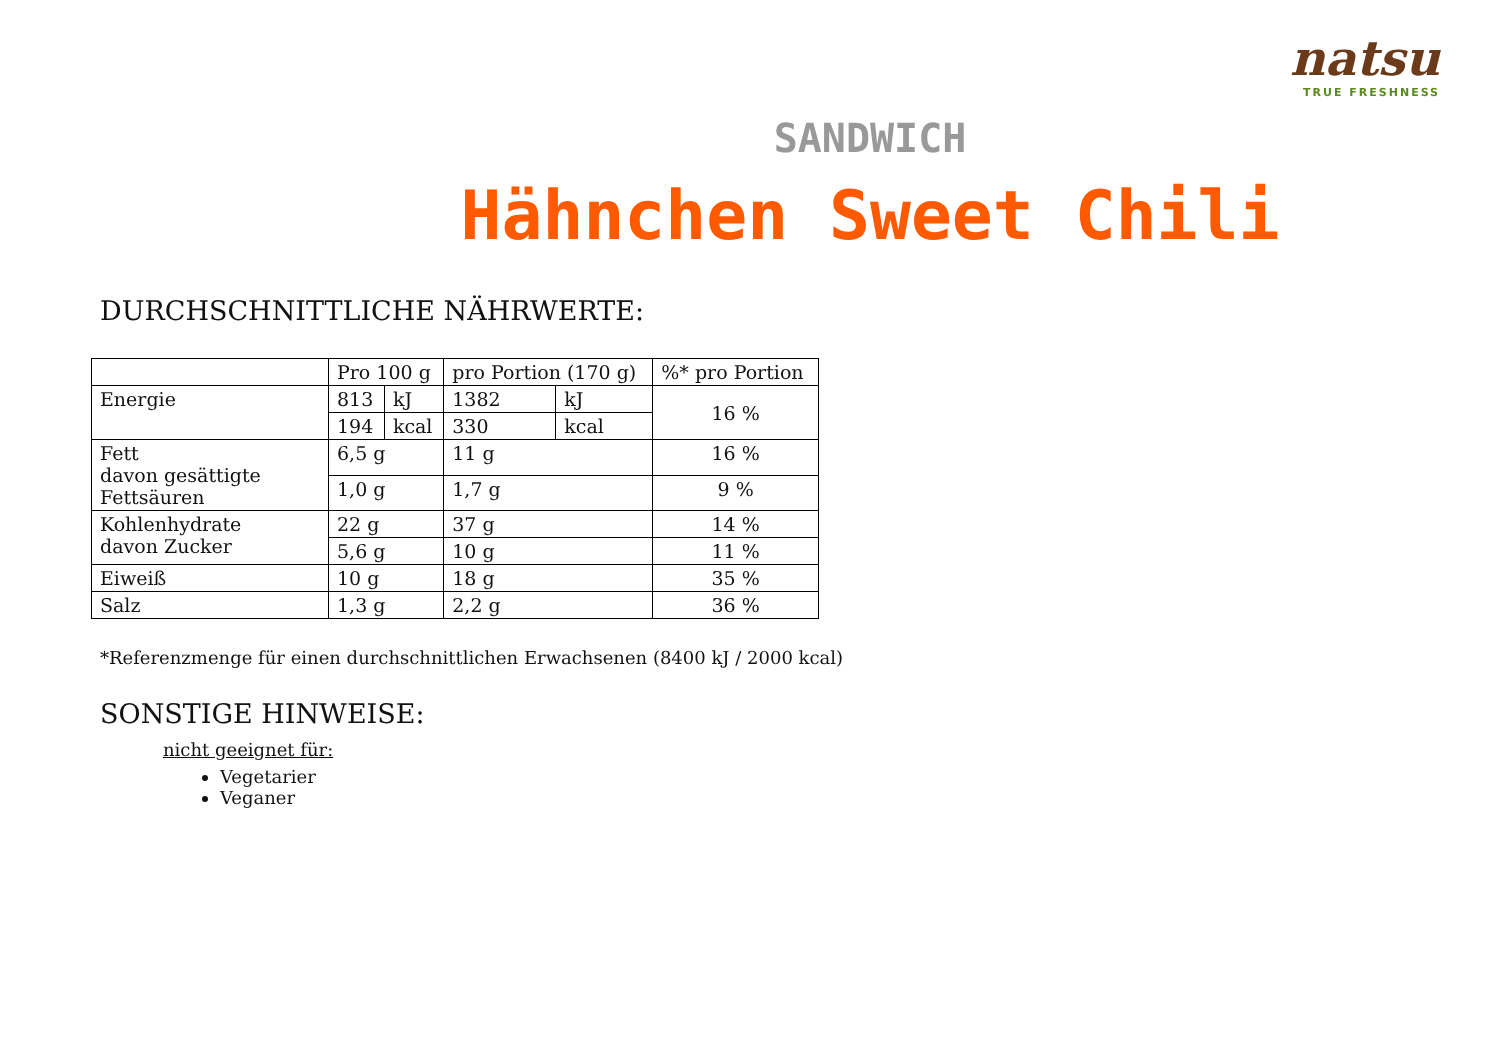natsu
TRUE FRESHNESS
SANDWICH
Hähnchen Sweet Chili
DURCHSCHNITTLICHE NÄHRWERTE:
| | Pro 100 g | | pro Portion (170 g) | | %* pro Portion |
| Energie | 813 | kJ | 1382 | kJ | 16 % |
| | 194 | kcal | 330 | kcal | |
| Fett davon gesättigte Fettsäuren | 6,5 g | | 11 g | | 16 % |
| | 1,0 g | | 1,7 g | | 9 % |
| Kohlenhydrate davon Zucker | 22 g | | 37 g | | 14 % |
| | 5,6 g | | 10 g | | 11 % |
| Eiweiß | 10 g | | 18 g | | 35 % |
| Salz | 1,3 g | | 2,2 g | | 36 % |
*Referenzmenge für einen durchschnittlichen Erwachsenen (8400 kJ / 2000 kcal)
SONSTIGE HINWEISE:
nicht geeignet für:
Vegetarier
Veganer